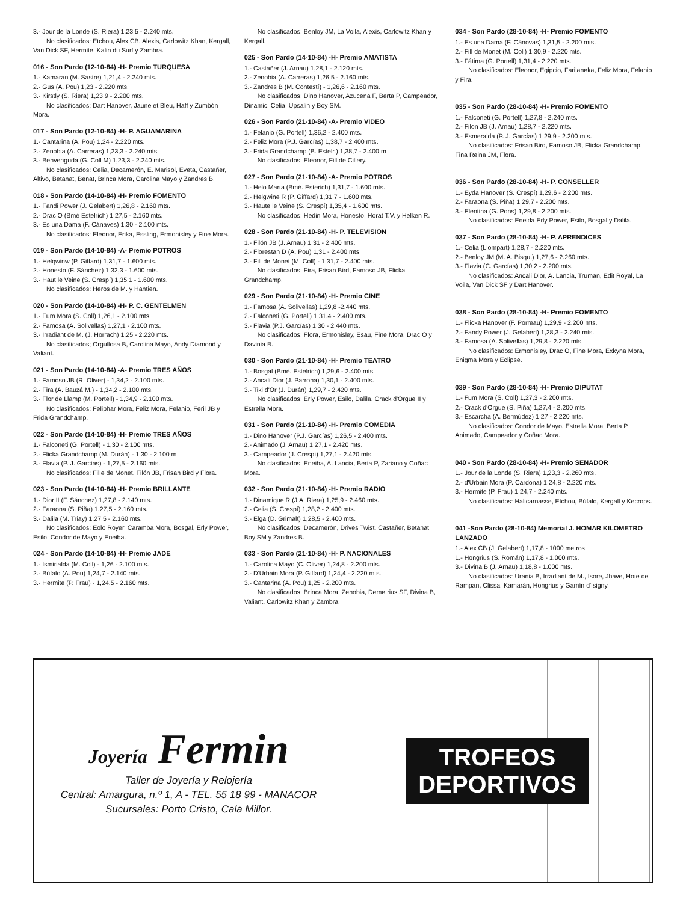3.- Jour de la Londe (S. Riera) 1,23,5 - 2.240 mts.
No clasificados: Etchou, Alex CB, Alexis, Carlowitz Khan, Kergall, Van Dick SF, Hermite, Kalin du Surf y Zambra.
016 - Son Pardo (12-10-84) -H- Premio TURQUESA
1.- Kamaran (M. Sastre) 1,21,4 - 2.240 mts.
2.- Gus (A. Pou) 1,23 - 2.220 mts.
3.- Kirstly (S. Riera) 1,23,9 - 2.200 mts.
No clasificados: Dart Hanover, Jaune et Bleu, Haff y Zumbón Mora.
017 - Son Pardo (12-10-84) -H- P. AGUAMARINA
1.- Cantarina (A. Pou) 1,24 - 2.220 mts.
2.- Zenobia (A. Carreras) 1,23,3 - 2.240 mts.
3.- Benvenguda (G. Coll M) 1,23,3 - 2.240 mts.
No clasificados: Celia, Decamerón, E. Marisol, Eveta, Castañer, Altivo, Betanat, Benat, Brinca Mora, Carolina Mayo y Zandres B.
018 - Son Pardo (14-10-84) -H- Premio FOMENTO
1.- Fandi Power (J. Gelabert) 1,26,8 - 2.160 mts.
2.- Drac O (Bmé Estelrich) 1,27,5 - 2.160 mts.
3.- Es una Dama (F. Cánaves) 1,30 - 2.100 mts.
No clasificados: Eleonor, Erika, Essling, Ermonisley y Fine Mora.
019 - Son Pardo (14-10-84) -A- Premio POTROS
1.- Helqwinw (P. Giffard) 1,31,7 - 1.600 mts.
2.- Honesto (F. Sánchez) 1,32,3 - 1.600 mts.
3.- Haut le Veine (S. Crespí) 1,35,1 - 1.600 mts.
No clasificados: Heros de M. y Hantien.
020 - Son Pardo (14-10-84) -H- P. C. GENTELMEN
1.- Fum Mora (S. Coll) 1,26,1 - 2.100 mts.
2.- Famosa (A. Solivellas) 1,27,1 - 2.100 mts.
3.- Irradiant de M. (J. Horrach) 1,25 - 2.220 mts.
No clasificados; Orgullosa B, Carolina Mayo, Andy Diamond y Valiant.
021 - Son Pardo (14-10-84) -A- Premio TRES AÑOS
1.- Famoso JB (R. Oliver) - 1,34,2 - 2.100 mts.
2.- Fira (A. Bauzá M.) - 1,34,2 - 2.100 mts.
3.- Flor de Llamp (M. Portell) - 1,34,9 - 2.100 mts.
No clasificados: Feliphar Mora, Feliz Mora, Felanio, Feril JB y Frida Grandchamp.
022 - Son Pardo (14-10-84) -H- Premio TRES AÑOS
1.- Falconeti (G. Portell) - 1,30 - 2.100 mts.
2.- Flicka Grandchamp (M. Durán) - 1,30 - 2.100 m
3.- Flavia (P. J. Garcías) - 1,27,5 - 2.160 mts.
No clasificados: Fille de Monet, Filón JB, Frisan Bird y Flora.
023 - Son Pardo (14-10-84) -H- Premio BRILLANTE
1.- Dior II (F. Sánchez) 1,27,8 - 2.140 mts.
2.- Faraona (S. Piña) 1,27,5 - 2.160 mts.
3.- Dalila (M. Triay) 1,27,5 - 2.160 mts.
No clasificados; Eolo Royer, Caramba Mora, Bosgal, Erly Power, Esilo, Condor de Mayo y Eneiba.
024 - Son Pardo (14-10-84) -H- Premio JADE
1.- Ismirialda (M. Coll) - 1,26 - 2.100 mts.
2.- Búfalo (A. Pou) 1,24,7 - 2.140 mts.
3.- Hermite (P. Frau) - 1,24,5 - 2.160 mts.
No clasificados: Benloy JM, La Voila, Alexis, Carlowitz Khan y Kergall.
025 - Son Pardo (14-10-84) -H- Premio AMATISTA
1.- Castañer (J. Arnau) 1,28,1 - 2.120 mts.
2.- Zenobia (A. Carreras) 1,26,5 - 2.160 mts.
3.- Zandres B (M. Contestí) - 1,26,6 - 2.160 mts.
No clasificados: Dino Hanover, Azucena F, Berta P, Campeador, Dinamic, Celia, Upsalin y Boy SM.
026 - Son Pardo (21-10-84) -A- Premio VIDEO
1.- Felanio (G. Portell) 1,36,2 - 2.400 mts.
2.- Feliz Mora (P.J. Garcías) 1,38,7 - 2.400 mts.
3.- Frida Grandchamp (B. Estelr.) 1,38,7 - 2.400 m
No clasificados: Eleonor, Fill de Cillery.
027 - Son Pardo (21-10-84) -A- Premio POTROS
1.- Helo Marta (Bmé. Esterich) 1,31,7 - 1.600 mts.
2.- Helgwine R (P. Giffard) 1,31,7 - 1.600 mts.
3.- Haute le Veine (S. Crespí) 1,35,4 - 1.600 mts.
No clasificados: Hedin Mora, Honesto, Horat T.V. y Helken R.
028 - Son Pardo (21-10-84) -H- P. TELEVISION
1.- Filón JB (J. Arnau) 1,31 - 2.400 mts.
2.- Florestan D (A. Pou) 1,31 - 2.400 mts.
3.- Fill de Monet (M. Coll) - 1,31,7 - 2.400 mts.
No clasificados: Fira, Frisan Bird, Famoso JB, Flicka Grandchamp.
029 - Son Pardo (21-10-84) -H- Premio CINE
1.- Famosa (A. Solivellas) 1,29,8 -2.440 mts.
2.- Falconeti (G. Portell) 1,31,4 - 2.400 mts.
3.- Flavia (P.J. Garcías) 1,30 - 2.440 mts.
No clasificados: Flora, Ermonisley, Esau, Fine Mora, Drac O y Davinia B.
030 - Son Pardo (21-10-84) -H- Premio TEATRO
1.- Bosgal (Bmé. Estelrich) 1,29,6 - 2.400 mts.
2.- Ancali Dior (J. Parrona) 1,30,1 - 2.400 mts.
3.- Tiki d'Or (J. Durán) 1,29,7 - 2.420 mts.
No clasificados: Erly Power, Esilo, Dalila, Crack d'Orgue II y Estrella Mora.
031 - Son Pardo (21-10-84) -H- Premio COMEDIA
1.- Dino Hanover (P.J. Garcías) 1,26,5 - 2.400 mts.
2.- Animado (J. Arnau) 1,27,1 - 2.420 mts.
3.- Campeador (J. Crespí) 1,27,1 - 2.420 mts.
No clasificados: Eneiba, A. Lancia, Berta P, Zariano y Coñac Mora.
032 - Son Pardo (21-10-84) -H- Premio RADIO
1.- Dinamique R (J.A. Riera) 1,25,9 - 2.460 mts.
2.- Celia (S. Crespí) 1,28,2 - 2.400 mts.
3.- Elga (D. Grimalt) 1,28,5 - 2.400 mts.
No clasificados: Decamerón, Drives Twist, Castañer, Betanat, Boy SM y Zandres B.
033 - Son Pardo (21-10-84) -H- P. NACIONALES
1.- Carolina Mayo (C. Oliver) 1,24,8 - 2.200 mts.
2.- D'Urbain Mora (P. Giffard) 1,24,4 - 2.220 mts.
3.- Cantarina (A. Pou) 1,25 - 2.200 mts.
No clasificados: Brinca Mora, Zenobia, Demetrius SF, Divina B, Valiant, Carlowitz Khan y Zambra.
034 - Son Pardo (28-10-84) -H- Premio FOMENTO
1.- Es una Dama (F. Cánovas) 1,31,5 - 2.200 mts.
2.- Fill de Monet (M. Coll) 1,30,9 - 2.220 mts.
3.- Fátima (G. Portell) 1,31,4 - 2.220 mts.
No clasificados: Eleonor, Egipcio, Farilaneka, Feliz Mora, Felanio y Fira.
035 - Son Pardo (28-10-84) -H- Premio FOMENTO
1.- Falconeti (G. Portell) 1,27,8 - 2.240 mts.
2.- Filon JB (J. Arnau) 1,28,7 - 2.220 mts.
3.- Esmeralda (P. J. Garcías) 1,29,9 - 2.200 mts.
No clasificados: Frisan Bird, Famoso JB, Flicka Grandchamp, Fina Reina JM, Flora.
036 - Son Pardo (28-10-84) -H- P. CONSELLER
1.- Eyda Hanover (S. Crespí) 1,29,6 - 2.200 mts.
2.- Faraona (S. Piña) 1,29,7 - 2.200 mts.
3.- Elentina (G. Pons) 1,29,8 - 2.200 mts.
No clasificados: Eneida Erly Power, Esilo, Bosgal y Dalila.
037 - Son Pardo (28-10-84) -H- P. APRENDICES
1.- Celia (Llompart) 1,28,7 - 2.220 mts.
2.- Benloy JM (M. A. Bisqu.) 1,27,6 - 2.260 mts.
3.- Flavia (C. Garcías) 1,30,2 - 2.200 mts.
No clasificados: Ancali Dior, A. Lancia, Truman, Edit Royal, La Voila, Van Dick SF y Dart Hanover.
038 - Son Pardo (28-10-84) -H- Premio FOMENTO
1.- Flicka Hanover (F. Porreau) 1,29,9 - 2.200 mts.
2.- Fandy Power (J. Gelabert) 1,28,3 - 2.240 mts.
3.- Famosa (A. Solivellas) 1,29,8 - 2.220 mts.
No clasificados: Ermonisley, Drac O, Fine Mora, Exkyna Mora, Enigma Mora y Eclipse.
039 - Son Pardo (28-10-84) -H- Premio DIPUTAT
1.- Fum Mora (S. Coll) 1,27,3 - 2.200 mts.
2.- Crack d'Orgue (S. Piña) 1,27,4 - 2.200 mts.
3.- Escarcha (A. Bermúdez) 1,27 - 2.220 mts.
No clasificados: Condor de Mayo, Estrella Mora, Berta P, Animado, Campeador y Coñac Mora.
040 - Son Pardo (28-10-84) -H- Premio SENADOR
1.- Jour de la Londe (S. Riera) 1,23,3 - 2.260 mts.
2.- d'Urbain Mora (P. Cardona) 1,24,8 - 2.220 mts.
3.- Hermite (P. Frau) 1,24,7 - 2.240 mts.
No clasificados: Halicarnasse, Etchou, Búfalo, Kergall y Kecrops.
041 -Son Pardo (28-10-84) Memorial J. HOMAR KILOMETRO LANZADO
1.- Alex CB (J. Gelabert) 1,17,8 - 1000 metros
1.- Hongrius (S. Román) 1,17,8 - 1.000 mts.
3.- Divina B (J. Arnau) 1,18,8 - 1.000 mts.
No clasificados: Urania B, Irradiant de M., Isore, Jhave, Hote de Rampan, Clissa, Kamarán, Hongrius y Gamín d'Isigny.
Joyería Fermin
Taller de Joyería y Relojería
Central: Amargura, n.º 1, A - TEL. 55 18 99 - MANACOR
Sucursales: Porto Cristo, Cala Millor.
TROFEOS
DEPORTIVOS